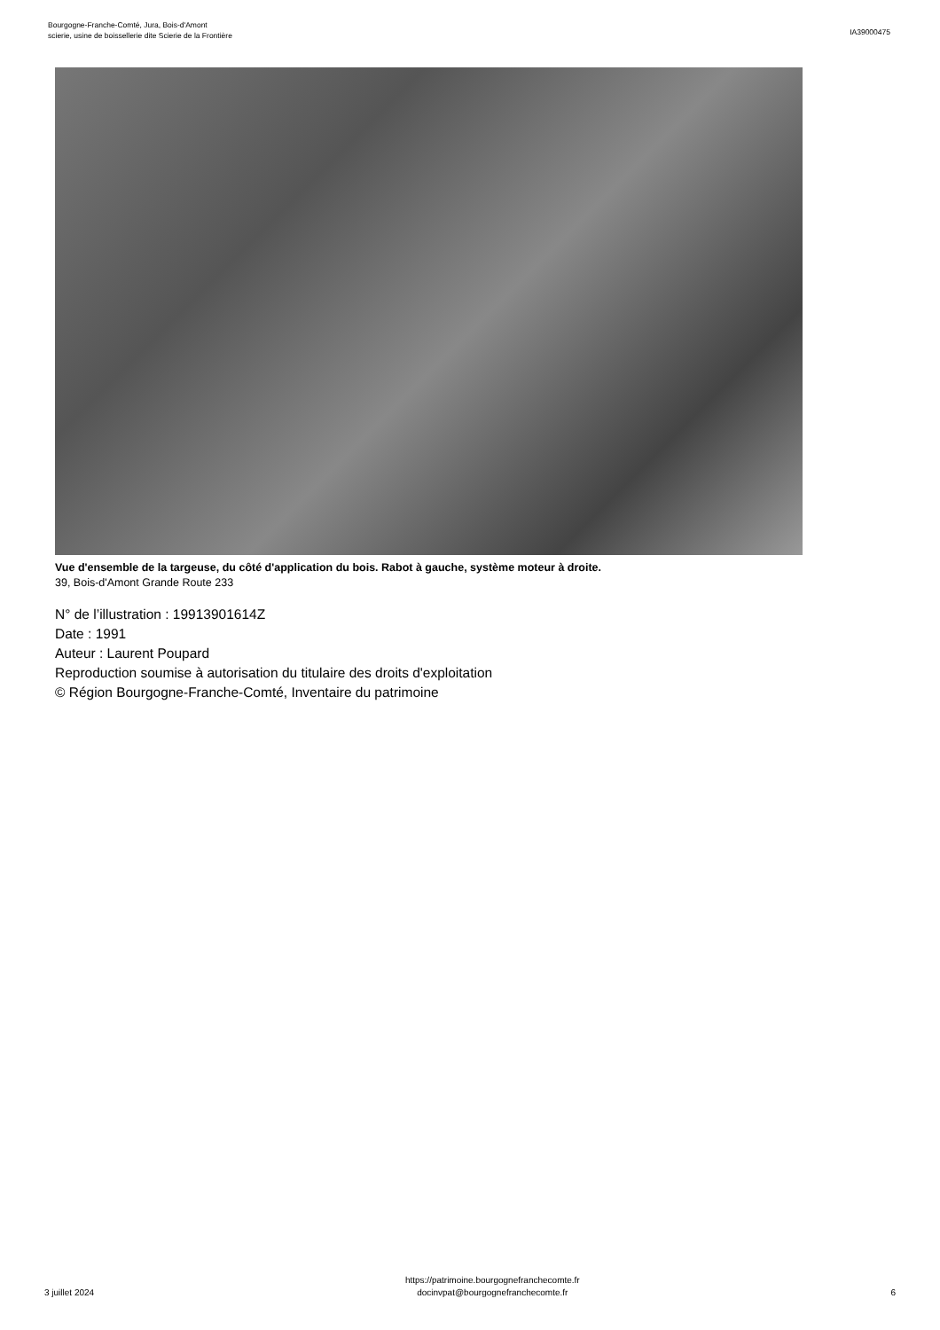Bourgogne-Franche-Comté, Jura, Bois-d'Amont
scierie, usine de boissellerie dite Scierie de la Frontière
IA39000475
Vue d'ensemble de la targeuse, du côté d'application du bois. Rabot à gauche, système moteur à droite.
39, Bois-d'Amont Grande Route 233
N° de l’illustration : 19913901614Z
Date : 1991
Auteur : Laurent Poupard
Reproduction soumise à autorisation du titulaire des droits d'exploitation
© Région Bourgogne-Franche-Comté, Inventaire du patrimoine
3 juillet 2024
https://patrimoine.bourgognefranchecomte.fr
docinvpat@bourgognefranchecomte.fr
6